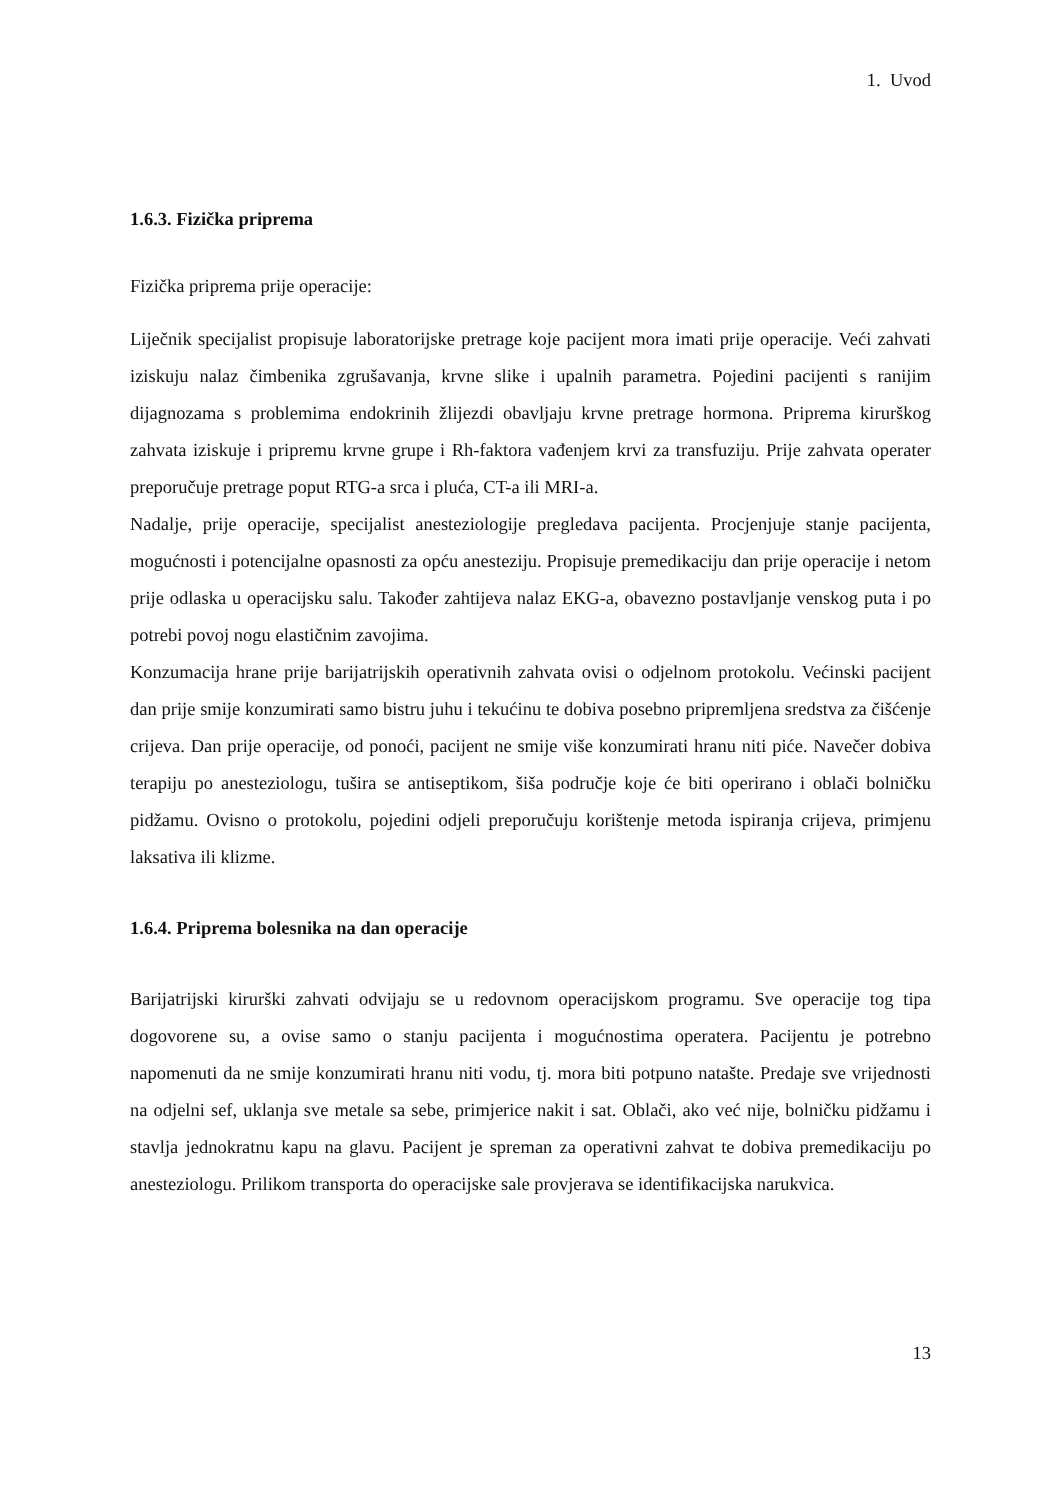1. Uvod
1.6.3. Fizička priprema
Fizička priprema prije operacije:
Liječnik specijalist propisuje laboratorijske pretrage koje pacijent mora imati prije operacije. Veći zahvati iziskuju nalaz čimbenika zgrušavanja, krvne slike i upalnih parametra. Pojedini pacijenti s ranijim dijagnozama s problemima endokrinih žlijezdi obavljaju krvne pretrage hormona. Priprema kirurškog zahvata iziskuje i pripremu krvne grupe i Rh-faktora vađenjem krvi za transfuziju. Prije zahvata operater preporučuje pretrage poput RTG-a srca i pluća, CT-a ili MRI-a.
Nadalje, prije operacije, specijalist anesteziologije pregledava pacijenta. Procjenjuje stanje pacijenta, mogućnosti i potencijalne opasnosti za opću anesteziju. Propisuje premedikaciju dan prije operacije i netom prije odlaska u operacijsku salu. Također zahtijeva nalaz EKG-a, obavezno postavljanje venskog puta i po potrebi povoj nogu elastičnim zavojima.
Konzumacija hrane prije barijatrijskih operativnih zahvata ovisi o odjelnom protokolu. Većinski pacijent dan prije smije konzumirati samo bistru juhu i tekućinu te dobiva posebno pripremljena sredstva za čišćenje crijeva. Dan prije operacije, od ponoći, pacijent ne smije više konzumirati hranu niti piće. Navečer dobiva terapiju po anesteziologu, tušira se antiseptikom, šiša područje koje će biti operirano i oblači bolničku pidžamu. Ovisno o protokolu, pojedini odjeli preporučuju korištenje metoda ispiranja crijeva, primjenu laksativa ili klizme.
1.6.4. Priprema bolesnika na dan operacije
Barijatrijski kirurški zahvati odvijaju se u redovnom operacijskom programu. Sve operacije tog tipa dogovorene su, a ovise samo o stanju pacijenta i mogućnostima operatera. Pacijentu je potrebno napomenuti da ne smije konzumirati hranu niti vodu, tj. mora biti potpuno natašte. Predaje sve vrijednosti na odjelni sef, uklanja sve metale sa sebe, primjerice nakit i sat. Oblači, ako već nije, bolničku pidžamu i stavlja jednokratnu kapu na glavu. Pacijent je spreman za operativni zahvat te dobiva premedikaciju po anesteziologu. Prilikom transporta do operacijske sale provjerava se identifikacijska narukvica.
13